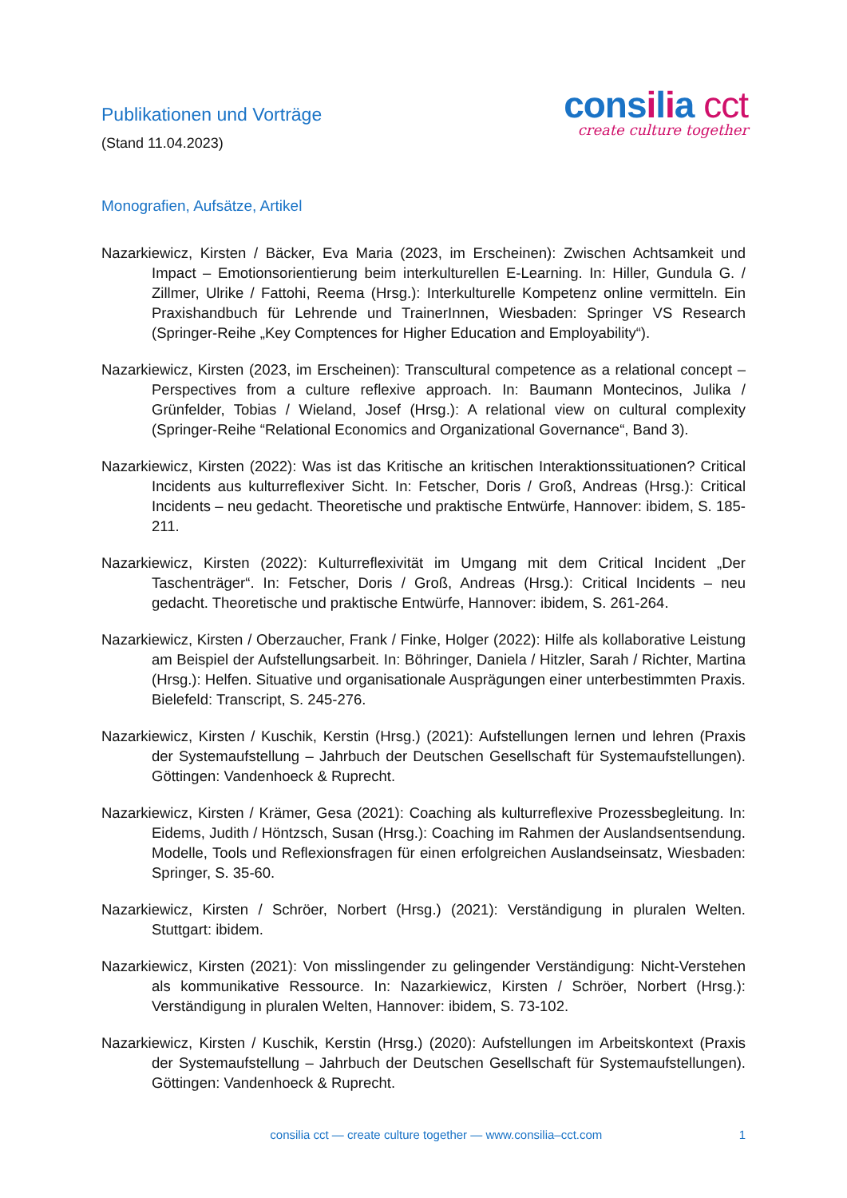Publikationen und Vorträge
(Stand 11.04.2023)
consilia cct
create culture together
Monografien, Aufsätze, Artikel
Nazarkiewicz, Kirsten / Bäcker, Eva Maria (2023, im Erscheinen): Zwischen Achtsamkeit und Impact – Emotionsorientierung beim interkulturellen E-Learning. In: Hiller, Gundula G. / Zillmer, Ulrike / Fattohi, Reema (Hrsg.): Interkulturelle Kompetenz online vermitteln. Ein Praxishandbuch für Lehrende und TrainerInnen, Wiesbaden: Springer VS Research (Springer-Reihe „Key Comptences for Higher Education and Employability“).
Nazarkiewicz, Kirsten (2023, im Erscheinen): Transcultural competence as a relational concept – Perspectives from a culture reflexive approach. In: Baumann Montecinos, Julika / Grünfelder, Tobias / Wieland, Josef (Hrsg.): A relational view on cultural complexity (Springer-Reihe “Relational Economics and Organizational Governance“, Band 3).
Nazarkiewicz, Kirsten (2022): Was ist das Kritische an kritischen Interaktionssituationen? Critical Incidents aus kulturreflexiver Sicht. In: Fetscher, Doris / Groß, Andreas (Hrsg.): Critical Incidents – neu gedacht. Theoretische und praktische Entwürfe, Hannover: ibidem, S. 185-211.
Nazarkiewicz, Kirsten (2022): Kulturreflexivität im Umgang mit dem Critical Incident „Der Taschenträger“. In: Fetscher, Doris / Groß, Andreas (Hrsg.): Critical Incidents – neu gedacht. Theoretische und praktische Entwürfe, Hannover: ibidem, S. 261-264.
Nazarkiewicz, Kirsten / Oberzaucher, Frank / Finke, Holger (2022): Hilfe als kollaborative Leistung am Beispiel der Aufstellungsarbeit. In: Böhringer, Daniela / Hitzler, Sarah / Richter, Martina (Hrsg.): Helfen. Situative und organisationale Ausprägungen einer unterbestimmten Praxis. Bielefeld: Transcript, S. 245-276.
Nazarkiewicz, Kirsten / Kuschik, Kerstin (Hrsg.) (2021): Aufstellungen lernen und lehren (Praxis der Systemaufstellung – Jahrbuch der Deutschen Gesellschaft für Systemaufstellungen). Göttingen: Vandenhoeck & Ruprecht.
Nazarkiewicz, Kirsten / Krämer, Gesa (2021): Coaching als kulturreflexive Prozessbegleitung. In: Eidems, Judith / Höntzsch, Susan (Hrsg.): Coaching im Rahmen der Auslandsentsendung. Modelle, Tools und Reflexionsfragen für einen erfolgreichen Auslandseinsatz, Wiesbaden: Springer, S. 35-60.
Nazarkiewicz, Kirsten / Schröer, Norbert (Hrsg.) (2021): Verständigung in pluralen Welten. Stuttgart: ibidem.
Nazarkiewicz, Kirsten (2021): Von misslingender zu gelingender Verständigung: Nicht-Verstehen als kommunikative Ressource. In: Nazarkiewicz, Kirsten / Schröer, Norbert (Hrsg.): Verständigung in pluralen Welten, Hannover: ibidem, S. 73-102.
Nazarkiewicz, Kirsten / Kuschik, Kerstin (Hrsg.) (2020): Aufstellungen im Arbeitskontext (Praxis der Systemaufstellung – Jahrbuch der Deutschen Gesellschaft für Systemaufstellungen). Göttingen: Vandenhoeck & Ruprecht.
consilia cct — create culture together — www.consilia–cct.com
1